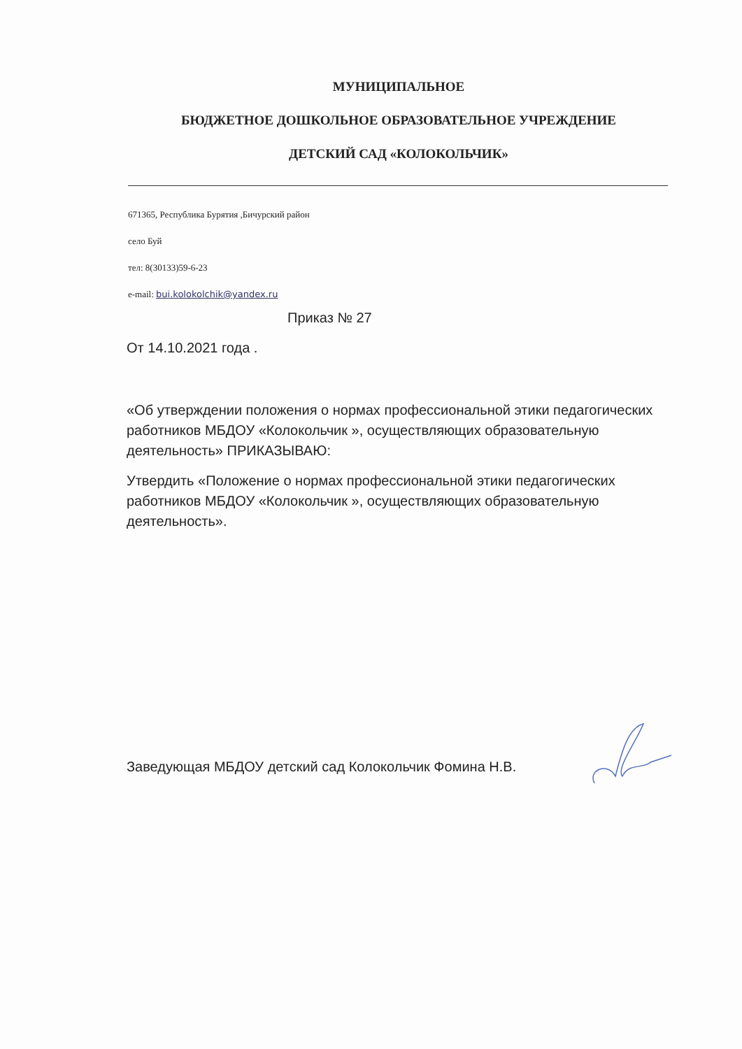МУНИЦИПАЛЬНОЕ
БЮДЖЕТНОЕ ДОШКОЛЬНОЕ ОБРАЗОВАТЕЛЬНОЕ УЧРЕЖДЕНИЕ
ДЕТСКИЙ САД «КОЛОКОЛЬЧИК»
671365, Республика Бурятия ,Бичурский район
село Буй
тел: 8(30133)59-6-23
e-mail: bui.kolokolchik@yandex.ru
Приказ № 27
От 14.10.2021 года .
«Об утверждении положения о нормах профессиональной этики педагогических работников МБДОУ «Колокольчик », осуществляющих образовательную деятельность» ПРИКАЗЫВАЮ:
Утвердить «Положение о нормах профессиональной этики педагогических работников МБДОУ «Колокольчик », осуществляющих образовательную деятельность».
Заведующая МБДОУ детский сад Колокольчик Фомина Н.В.